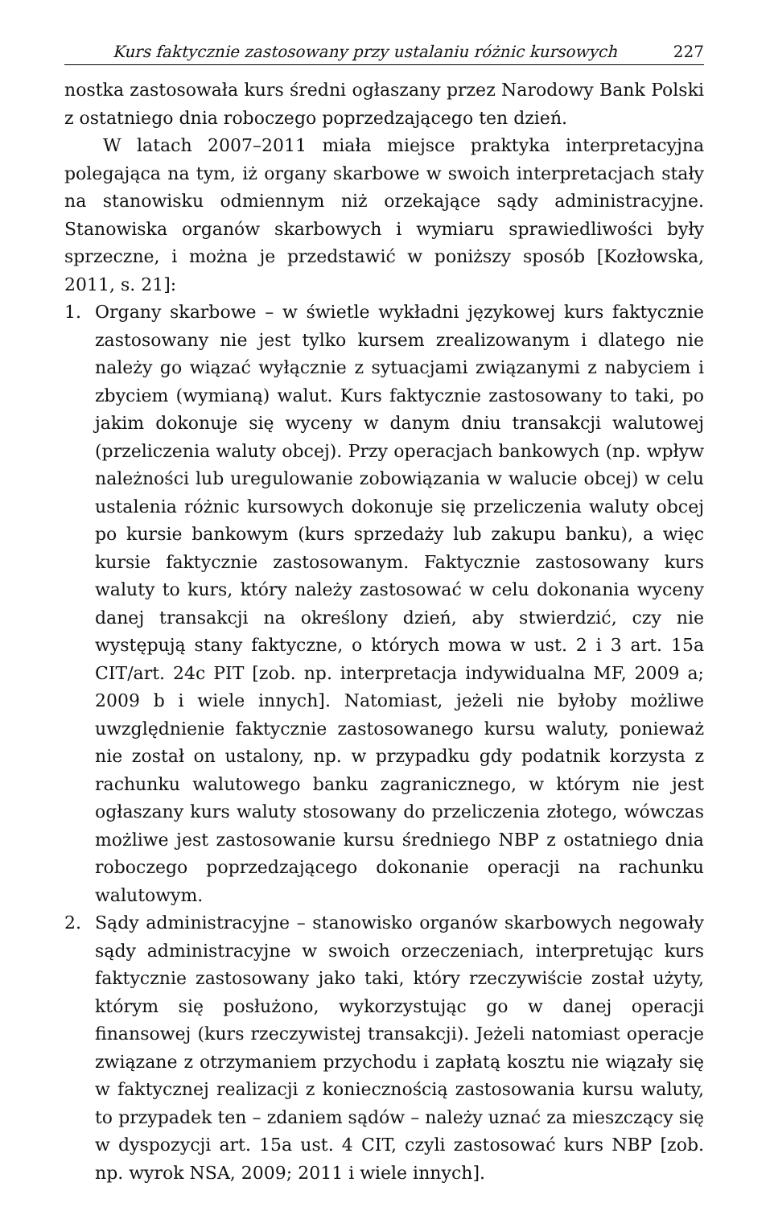Kurs faktycznie zastosowany przy ustalaniu różnic kursowych 227
nostka zastosowała kurs średni ogłaszany przez Narodowy Bank Polski z ostatniego dnia roboczego poprzedzającego ten dzień.
W latach 2007–2011 miała miejsce praktyka interpretacyjna polegająca na tym, iż organy skarbowe w swoich interpretacjach stały na stanowisku odmiennym niż orzekające sądy administracyjne. Stanowiska organów skarbowych i wymiaru sprawiedliwości były sprzeczne, i można je przedstawić w poniższy sposób [Kozłowska, 2011, s. 21]:
1. Organy skarbowe – w świetle wykładni językowej kurs faktycznie zastosowany nie jest tylko kursem zrealizowanym i dlatego nie należy go wiązać wyłącznie z sytuacjami związanymi z nabyciem i zbyciem (wymianą) walut. Kurs faktycznie zastosowany to taki, po jakim dokonuje się wyceny w danym dniu transakcji walutowej (przeliczenia waluty obcej). Przy operacjach bankowych (np. wpływ należności lub uregulowanie zobowiązania w walucie obcej) w celu ustalenia różnic kursowych dokonuje się przeliczenia waluty obcej po kursie bankowym (kurs sprzedaży lub zakupu banku), a więc kursie faktycznie zastosowanym. Faktycznie zastosowany kurs waluty to kurs, który należy zastosować w celu dokonania wyceny danej transakcji na określony dzień, aby stwierdzić, czy nie występują stany faktyczne, o których mowa w ust. 2 i 3 art. 15a CIT/art. 24c PIT [zob. np. interpretacja indywidualna MF, 2009 a; 2009 b i wiele innych]. Natomiast, jeżeli nie byłoby możliwe uwzględnienie faktycznie zastosowanego kursu waluty, ponieważ nie został on ustalony, np. w przypadku gdy podatnik korzysta z rachunku walutowego banku zagranicznego, w którym nie jest ogłaszany kurs waluty stosowany do przeliczenia złotego, wówczas możliwe jest zastosowanie kursu średniego NBP z ostatniego dnia roboczego poprzedzającego dokonanie operacji na rachunku walutowym.
2. Sądy administracyjne – stanowisko organów skarbowych negowały sądy administracyjne w swoich orzeczeniach, interpretując kurs faktycznie zastosowany jako taki, który rzeczywiście został użyty, którym się posłużono, wykorzystując go w danej operacji finansowej (kurs rzeczywistej transakcji). Jeżeli natomiast operacje związane z otrzymaniem przychodu i zapłatą kosztu nie wiązały się w faktycznej realizacji z koniecznością zastosowania kursu waluty, to przypadek ten – zdaniem sądów – należy uznać za mieszczący się w dyspozycji art. 15a ust. 4 CIT, czyli zastosować kurs NBP [zob. np. wyrok NSA, 2009; 2011 i wiele innych].